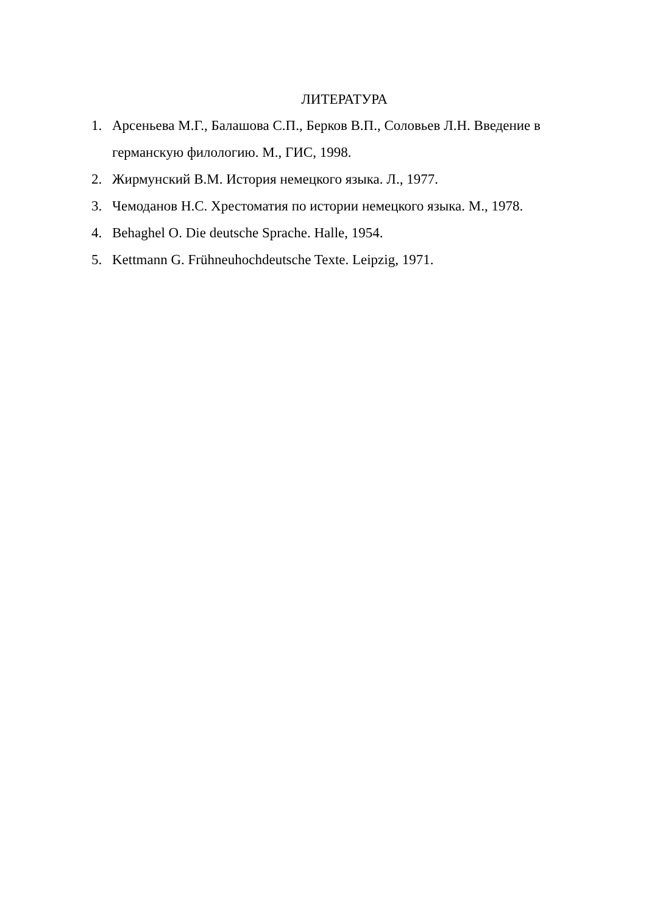ЛИТЕРАТУРА
1. Арсеньева М.Г., Балашова С.П., Берков В.П., Соловьев Л.Н. Введение в германскую филологию. М., ГИС, 1998.
2. Жирмунский В.М. История немецкого языка. Л., 1977.
3. Чемоданов Н.С. Хрестоматия по истории немецкого языка. М., 1978.
4. Behaghel O. Die deutsche Sprache. Halle, 1954.
5. Kettmann G. Frühneuhochdeutsche Texte. Leipzig, 1971.